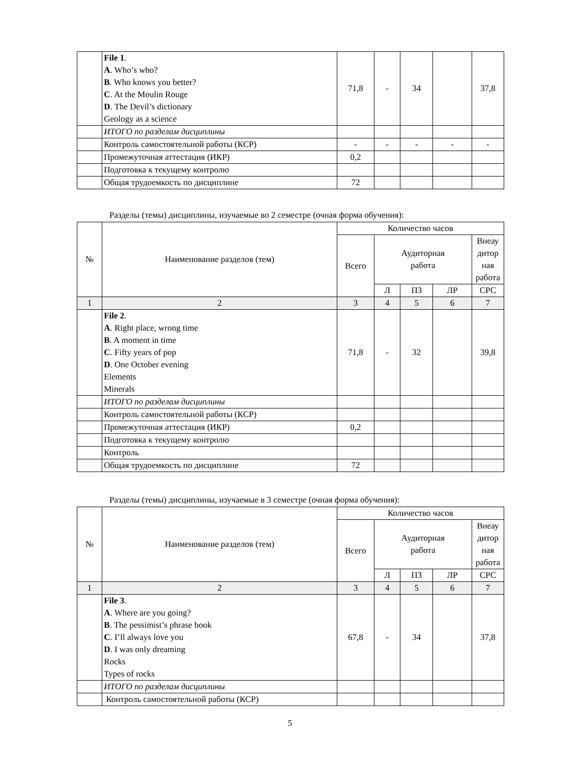| | File 1 . A . Who’s who? B . Who knows you better? C . At the Moulin Rouge D . The Devil’s dictionary Geology as a science | 71,8 | - | 34 | | 37,8 |
| | ИТОГО по разделам дисциплины | | | | | |
| | Контроль самостоятельной работы (КСР) | - | - | - | - | - |
| | Промежуточная аттестация (ИКР) | 0,2 | | | | |
| | Подготовка к текущему контролю | | | | | |
| | Общая трудоемкость по дисциплине | 72 | | | | |
Разделы (темы) дисциплины, изучаемые во 2 семестре (очная форма обучения):
| № | Наименование разделов (тем) | Количество часов | | | | |
| | | Всего | Аудиторная работа | | | Внеау дитор ная работа |
| | | | Л | ПЗ | ЛР | СРС |
| 1 | 2 | 3 | 4 | 5 | 6 | 7 |
| | File 2 . A . Right place, wrong time B . A moment in time C . Fifty years of pop D . One October evening Elements Minerals | 71,8 | - | 32 | | 39,8 |
| | ИТОГО по разделам дисциплины | | | | | |
| | Контроль самостоятельной работы (КСР) | | | | | |
| | Промежуточная аттестация (ИКР) | 0,2 | | | | |
| | Подготовка к текущему контролю | | | | | |
| | Контроль | | | | | |
| | Общая трудоемкость по дисциплине | 72 | | | | |
Разделы (темы) дисциплины, изучаемые в 3 семестре (очная форма обучения):
| № | Наименование разделов (тем) | Количество часов | | | | |
| | | Всего | Аудиторная работа | | | Внеау дитор ная работа |
| | | | Л | ПЗ | ЛР | СРС |
| 1 | 2 | 3 | 4 | 5 | 6 | 7 |
| | File 3 . A . Where are you going? B . The pessimist’s phrase book C . I’ll always love you D . I was only dreaming Rocks Types of rocks | 67,8 | - | 34 | | 37,8 |
| | ИТОГО по разделам дисциплины | | | | | |
| | Контроль самостоятельной работы (КСР) | | | | | |
5